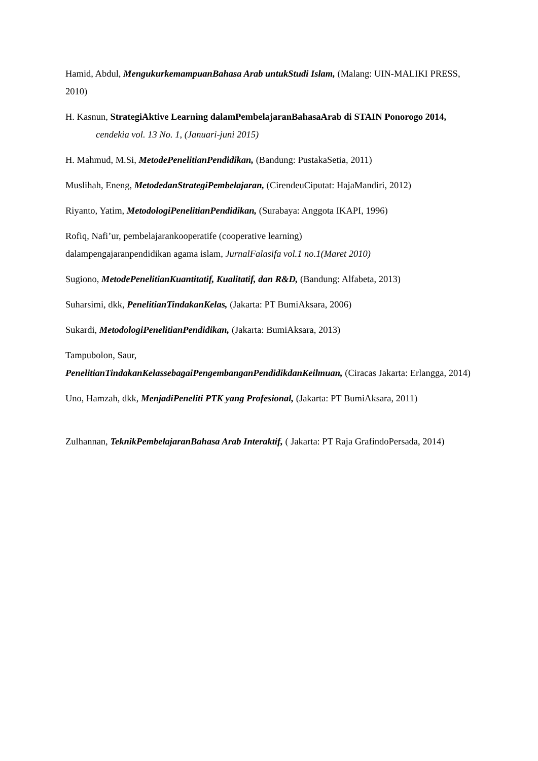Hamid, Abdul, MengukurkemampuanBahasa Arab untukStudi Islam, (Malang: UIN-MALIKI PRESS, 2010)
H. Kasnun, StrategiAktive Learning dalamPembelajaranBahasaArab di STAIN Ponorogo 2014, cendekia vol. 13 No. 1, (Januari-juni 2015)
H. Mahmud, M.Si, MetodePenelitianPendidikan, (Bandung: PustakaSetia, 2011)
Muslihah, Eneng, MetodedanStrategiPembelajaran, (CirendeuCiputat: HajaMandiri, 2012)
Riyanto, Yatim, MetodologiPenelitianPendidikan, (Surabaya: Anggota IKAPI, 1996)
Rofiq, Nafi’ur, pembelajarankooperatife (cooperative learning)
dalampengajaranpendidikan agama islam, JurnalFalasifa vol.1 no.1(Maret 2010)
Sugiono, MetodePenelitianKuantitatif, Kualitatif, dan R&D, (Bandung: Alfabeta, 2013)
Suharsimi, dkk, PenelitianTindakanKelas, (Jakarta: PT BumiAksara, 2006)
Sukardi, MetodologiPenelitianPendidikan, (Jakarta: BumiAksara, 2013)
Tampubolon, Saur,
PenelitianTindakanKelassebagaiPengembanganPendidikdanKeilmuan, (Ciracas Jakarta: Erlangga, 2014)
Uno, Hamzah, dkk, MenjadiPeneliti PTK yang Profesional, (Jakarta: PT BumiAksara, 2011)
Zulhannan, TeknikPembelajaranBahasa Arab Interaktif, ( Jakarta: PT Raja GrafindoPersada, 2014)